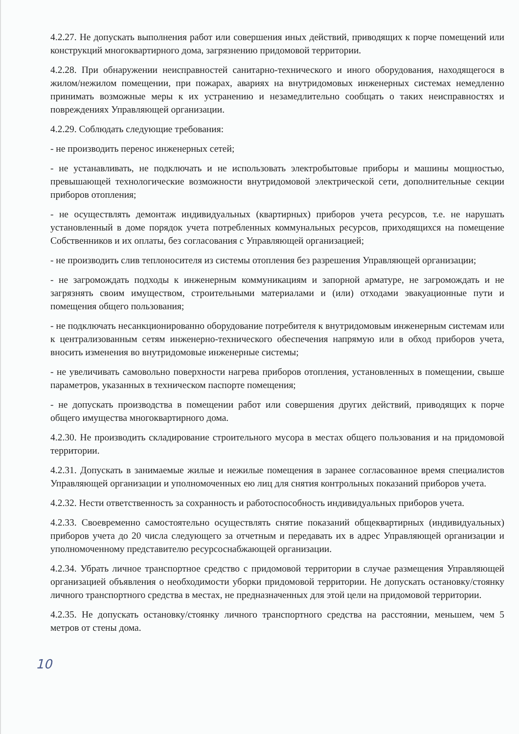4.2.27. Не допускать выполнения работ или совершения иных действий, приводящих к порче помещений или конструкций многоквартирного дома, загрязнению придомовой территории.
4.2.28. При обнаружении неисправностей санитарно-технического и иного оборудования, находящегося в жилом/нежилом помещении, при пожарах, авариях на внутридомовых инженерных системах немедленно принимать возможные меры к их устранению и незамедлительно сообщать о таких неисправностях и повреждениях Управляющей организации.
4.2.29. Соблюдать следующие требования:
- не производить перенос инженерных сетей;
- не устанавливать, не подключать и не использовать электробытовые приборы и машины мощностью, превышающей технологические возможности внутридомовой электрической сети, дополнительные секции приборов отопления;
- не осуществлять демонтаж индивидуальных (квартирных) приборов учета ресурсов, т.е. не нарушать установленный в доме порядок учета потребленных коммунальных ресурсов, приходящихся на помещение Собственников и их оплаты, без согласования с Управляющей организацией;
- не производить слив теплоносителя из системы отопления без разрешения Управляющей организации;
- не загромождать подходы к инженерным коммуникациям и запорной арматуре, не загромождать и не загрязнять своим имуществом, строительными материалами и (или) отходами эвакуационные пути и помещения общего пользования;
- не подключать несанкционированно оборудование потребителя к внутридомовым инженерным системам или к централизованным сетям инженерно-технического обеспечения напрямую или в обход приборов учета, вносить изменения во внутридомовые инженерные системы;
- не увеличивать самовольно поверхности нагрева приборов отопления, установленных в помещении, свыше параметров, указанных в техническом паспорте помещения;
- не допускать производства в помещении работ или совершения других действий, приводящих к порче общего имущества многоквартирного дома.
4.2.30. Не производить складирование строительного мусора в местах общего пользования и на придомовой территории.
4.2.31. Допускать в занимаемые жилые и нежилые помещения в заранее согласованное время специалистов Управляющей организации и уполномоченных ею лиц для снятия контрольных показаний приборов учета.
4.2.32. Нести ответственность за сохранность и работоспособность индивидуальных приборов учета.
4.2.33. Своевременно самостоятельно осуществлять снятие показаний общеквартирных (индивидуальных) приборов учета до 20 числа следующего за отчетным и передавать их в адрес Управляющей организации и уполномоченному представителю ресурсоснабжающей организации.
4.2.34. Убрать личное транспортное средство с придомовой территории в случае размещения Управляющей организацией объявления о необходимости уборки придомовой территории. Не допускать остановку/стоянку личного транспортного средства в местах, не предназначенных для этой цели на придомовой территории.
4.2.35. Не допускать остановку/стоянку личного транспортного средства на расстоянии, меньшем, чем 5 метров от стены дома.
10